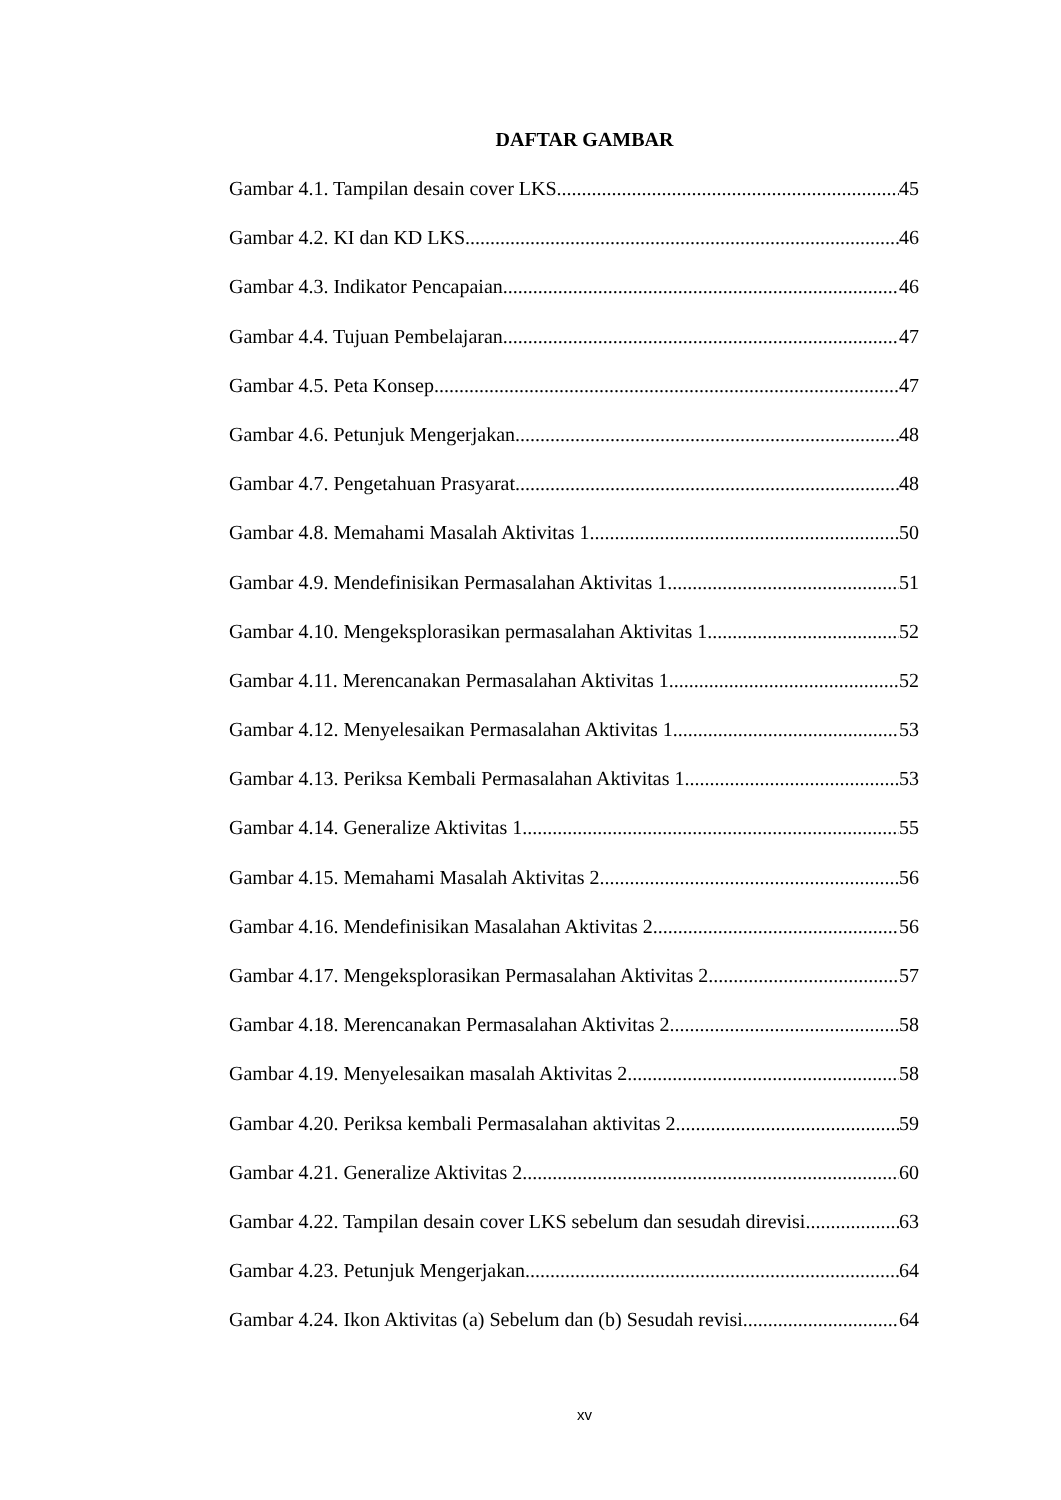DAFTAR GAMBAR
Gambar 4.1. Tampilan desain cover LKS 45
Gambar 4.2. KI dan KD LKS 46
Gambar 4.3. Indikator Pencapaian 46
Gambar 4.4. Tujuan Pembelajaran 47
Gambar 4.5. Peta Konsep 47
Gambar 4.6. Petunjuk Mengerjakan 48
Gambar 4.7. Pengetahuan Prasyarat 48
Gambar 4.8. Memahami Masalah Aktivitas 1 50
Gambar 4.9. Mendefinisikan Permasalahan Aktivitas 1 51
Gambar 4.10. Mengeksplorasikan permasalahan Aktivitas 1 52
Gambar 4.11. Merencanakan Permasalahan Aktivitas 1 52
Gambar 4.12. Menyelesaikan Permasalahan Aktivitas 1 53
Gambar 4.13. Periksa Kembali Permasalahan Aktivitas 1 53
Gambar 4.14. Generalize Aktivitas 1 55
Gambar 4.15. Memahami Masalah Aktivitas 2 56
Gambar 4.16. Mendefinisikan Masalahan Aktivitas 2 56
Gambar 4.17. Mengeksplorasikan Permasalahan Aktivitas 2 57
Gambar 4.18. Merencanakan Permasalahan Aktivitas 2 58
Gambar 4.19. Menyelesaikan masalah Aktivitas 2 58
Gambar 4.20. Periksa kembali Permasalahan aktivitas 2 59
Gambar 4.21. Generalize Aktivitas 2 60
Gambar 4.22. Tampilan desain cover LKS sebelum dan sesudah direvisi 63
Gambar 4.23. Petunjuk Mengerjakan 64
Gambar 4.24. Ikon Aktivitas (a) Sebelum dan (b) Sesudah revisi 64
xv